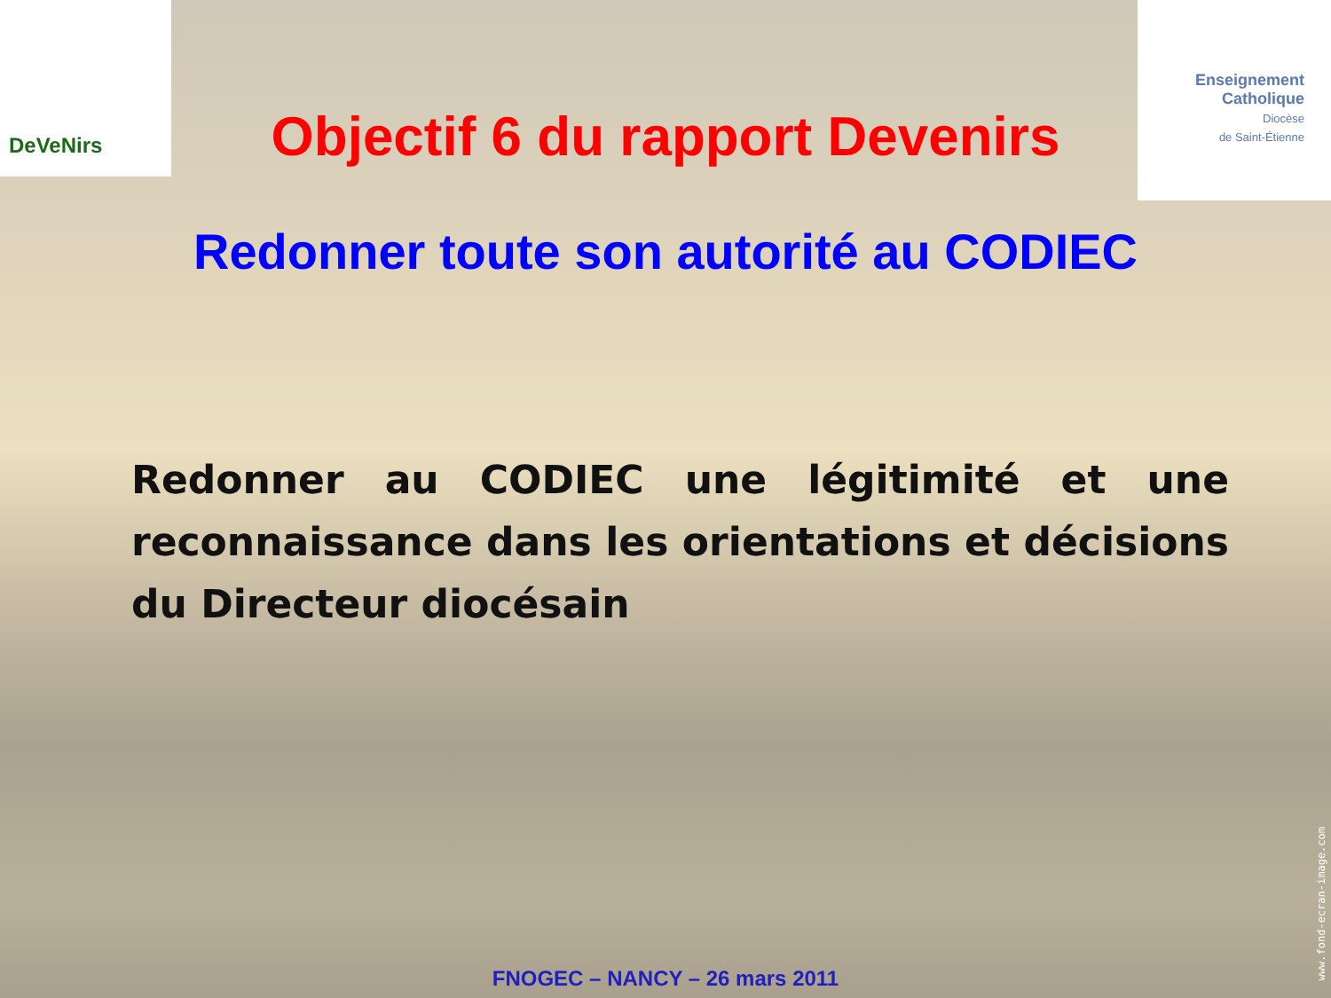DeVeNirs
Enseignement
Catholique
Diocèse
de Saint-Étienne
Objectif 6 du rapport Devenirs
Redonner toute son autorité au CODIEC
Redonner au CODIEC une légitimité et une reconnaissance dans les orientations et décisions du Directeur diocésain
www.fond-ecran-image.com
FNOGEC – NANCY – 26 mars 2011